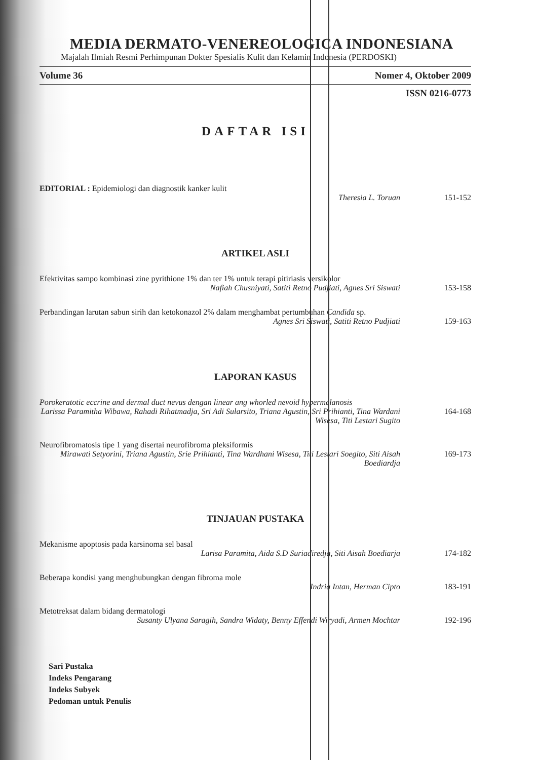MEDIA DERMATO-VENEREOLOGICA INDONESIANA
Majalah Ilmiah Resmi Perhimpunan Dokter Spesialis Kulit dan Kelamin Indonesia (PERDOSKI)
Volume 36 Nomer 4, Oktober 2009
ISSN 0216-0773
DAFTAR ISI
EDITORIAL : Epidemiologi dan diagnostik kanker kulit
Theresia L. Toruan
151-152
ARTIKEL ASLI
Efektivitas sampo kombinasi zine pyrithione 1% dan ter 1% untuk terapi pitiriasis versikolor
Nafiah Chusniyati, Satiti Retno Pudjiati, Agnes Sri Siswati
153-158
Perbandingan larutan sabun sirih dan ketokonazol 2% dalam menghambat pertumbuhan Candida sp.
Agnes Sri Siswati, Satiti Retno Pudjiati
159-163
LAPORAN KASUS
Porokeratotic eccrine and dermal duct nevus dengan linear ang whorled nevoid hypermelanosis
Larissa Paramitha Wibawa, Rahadi Rihatmadja, Sri Adi Sularsito, Triana Agustin, Sri Prihianti, Tina Wardani Wisesa, Titi Lestari Sugito
164-168
Neurofibromatosis tipe 1 yang disertai neurofibroma pleksiformis
Mirawati Setyorini, Triana Agustin, Srie Prihianti, Tina Wardhani Wisesa, Titi Lestari Soegito, Siti Aisah Boediardja
169-173
TINJAUAN PUSTAKA
Mekanisme apoptosis pada karsinoma sel basal
Larisa Paramita, Aida S.D Suriadiredja, Siti Aisah Boediarja
174-182
Beberapa kondisi yang menghubungkan dengan fibroma mole
Indria Intan, Herman Cipto
183-191
Metotreksat dalam bidang dermatologi
Susanty Ulyana Saragih, Sandra Widaty, Benny Effendi Wiryadi, Armen Mochtar
192-196
Sari Pustaka
Indeks Pengarang
Indeks Subyek
Pedoman untuk Penulis